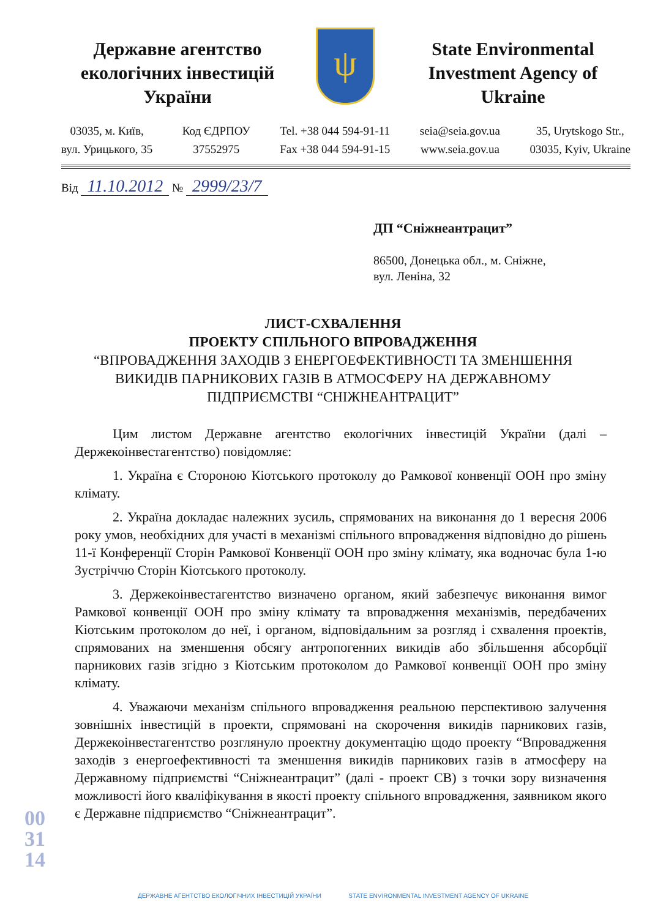Державне агентство екологічних інвестицій України
ψ
State Environmental Investment Agency of Ukraine
03035, м. Київ,
вул. Урицького, 35
Код ЄДРПОУ
37552975
Tel. +38 044 594-91-11
Fax +38 044 594-91-15
seia@seia.gov.ua
www.seia.gov.ua
35, Urytskogo Str.,
03035, Kyiv, Ukraine
Від 11.10.2012 № 2999/23/7
ДП “Сніжнеантрацит”
86500, Донецька обл., м. Сніжне,
вул. Леніна, 32
ЛИСТ-СХВАЛЕННЯ
ПРОЕКТУ СПІЛЬНОГО ВПРОВАДЖЕННЯ
“ВПРОВАДЖЕННЯ ЗАХОДІВ З ЕНЕРГОЕФЕКТИВНОСТІ ТА ЗМЕНШЕННЯ
ВИКИДІВ ПАРНИКОВИХ ГАЗІВ В АТМОСФЕРУ НА ДЕРЖАВНОМУ
ПІДПРИЄМСТВІ “СНІЖНЕАНТРАЦИТ”
Цим листом Державне агентство екологічних інвестицій України (далі – Держекоінвестагентство) повідомляє:
1. Україна є Стороною Кіотського протоколу до Рамкової конвенції ООН про зміну клімату.
2. Україна докладає належних зусиль, спрямованих на виконання до 1 вересня 2006 року умов, необхідних для участі в механізмі спільного впровадження відповідно до рішень 11-ї Конференції Сторін Рамкової Конвенції ООН про зміну клімату, яка водночас була 1-ю Зустріччю Сторін Кіотського протоколу.
3. Держекоінвестагентство визначено органом, який забезпечує виконання вимог Рамкової конвенції ООН про зміну клімату та впровадження механізмів, передбачених Кіотським протоколом до неї, і органом, відповідальним за розгляд і схвалення проектів, спрямованих на зменшення обсягу антропогенних викидів або збільшення абсорбції парникових газів згідно з Кіотським протоколом до Рамкової конвенції ООН про зміну клімату.
4. Уважаючи механізм спільного впровадження реальною перспективою залучення зовнішніх інвестицій в проекти, спрямовані на скорочення викидів парникових газів, Держекоінвестагентство розглянуло проектну документацію щодо проекту “Впровадження заходів з енергоефективності та зменшення викидів парникових газів в атмосферу на Державному підприємстві “Сніжнеантрацит” (далі - проект СВ) з точки зору визначення можливості його кваліфікування в якості проекту спільного впровадження, заявником якого є Державне підприємство “Сніжнеантрацит”.
003114
ДЕРЖАВНЕ АГЕНТСТВО ЕКОЛОГІЧНИХ ІНВЕСТИЦІЙ УКРАЇНИ STATE ENVIRONMENTAL INVESTMENT AGENCY OF UKRAINE